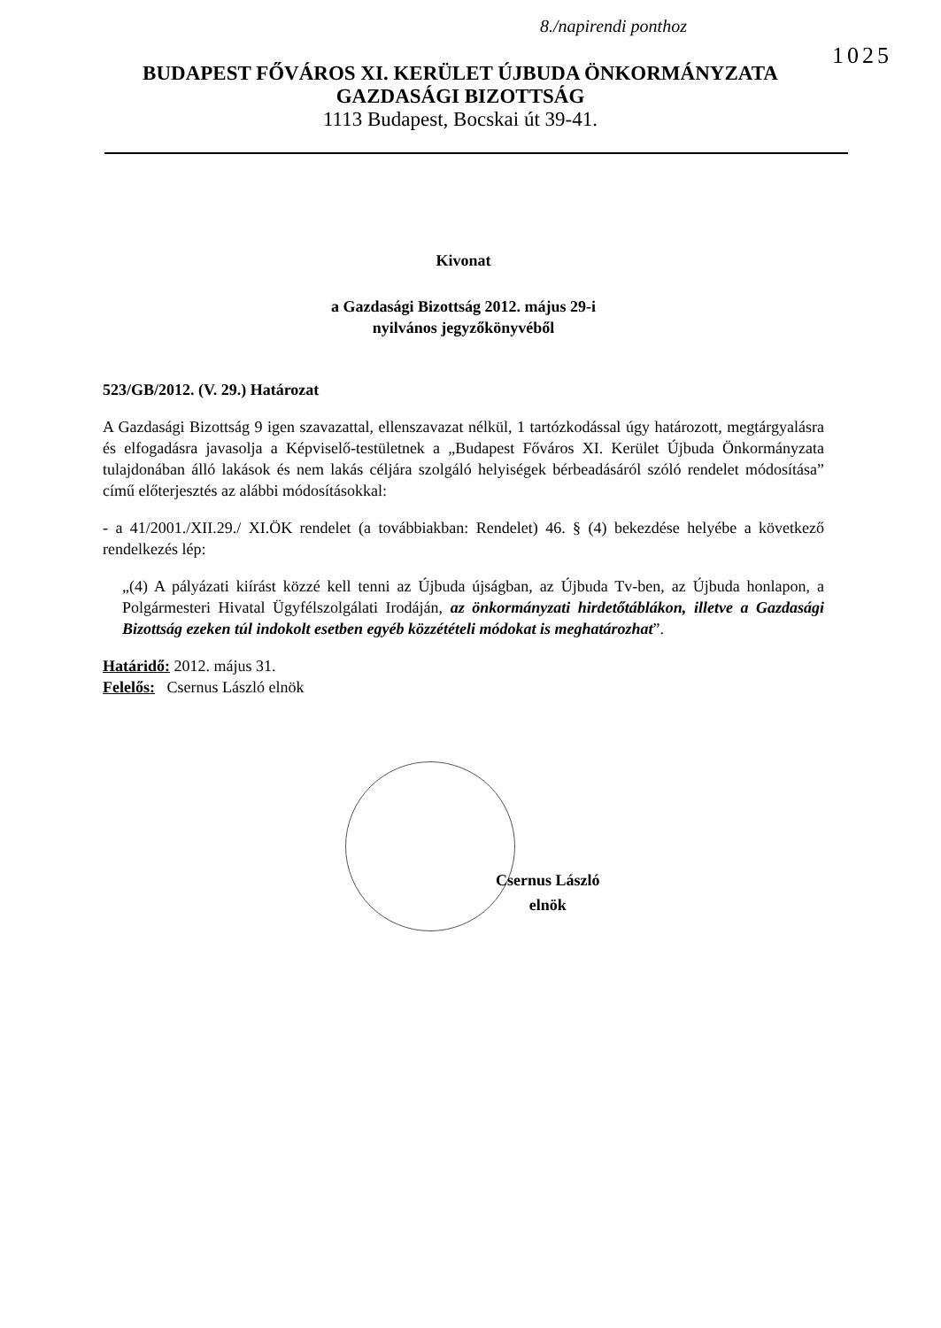8./napirendi ponthoz
1025
BUDAPEST FŐVÁROS XI. KERÜLET ÚJBUDA ÖNKORMÁNYZATA
GAZDASÁGI BIZOTTSÁG
1113 Budapest, Bocskai út 39-41.
Kivonat
a Gazdasági Bizottság 2012. május 29-i
nyilvános jegyzőkönyvéből
523/GB/2012. (V. 29.) Határozat
A Gazdasági Bizottság 9 igen szavazattal, ellenszavazat nélkül, 1 tartózkodással úgy határozott, megtárgyalásra és elfogadásra javasolja a Képviselő-testületnek a „Budapest Főváros XI. Kerület Újbuda Önkormányzata tulajdonában álló lakások és nem lakás céljára szolgáló helyiségek bérbeadásáról szóló rendelet módosítása” című előterjesztés az alábbi módosításokkal:
- a 41/2001./XII.29./ XI.ÖK rendelet (a továbbiakban: Rendelet) 46. § (4) bekezdése helyébe a következő rendelkezés lép:
„(4) A pályázati kiírást közzé kell tenni az Újbuda újságban, az Újbuda Tv-ben, az Újbuda honlapon, a Polgármesteri Hivatal Ügyfélszolgálati Irodáján, az önkormányzati hirdetőtáblákon, illetve a Gazdasági Bizottság ezeken túl indokolt esetben egyéb közzétételi módokat is meghatározhat”.
Határidő: 2012. május 31.
Felelős: Csernus László elnök
Csernus László
elnök